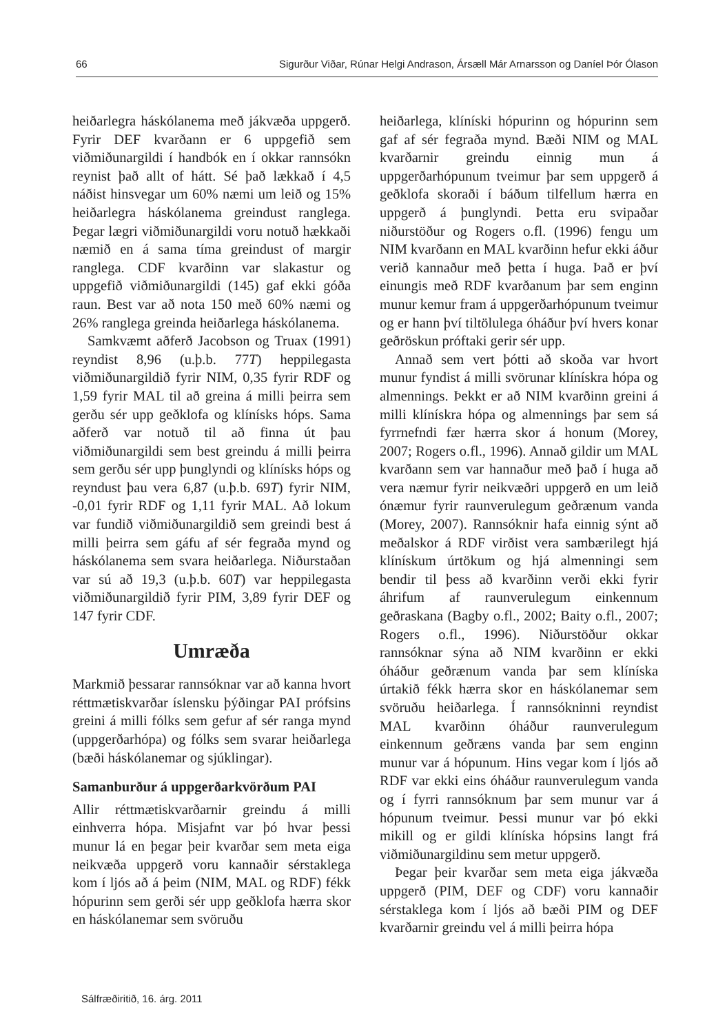66 Sigurður Viðar, Rúnar Helgi Andrason, Ársæll Már Arnarsson og Daníel Þór Ólason
heiðarlegra háskólanema með jákvæða uppgerð. Fyrir DEF kvarðann er 6 uppgefið sem viðmiðunargildi í handbók en í okkar rannsókn reynist það allt of hátt. Sé það lækkað í 4,5 náðist hinsvegar um 60% næmi um leið og 15% heiðarlegra háskólanema greindust ranglega. Þegar lægri viðmiðunargildi voru notuð hækkaði næmið en á sama tíma greindust of margir ranglega. CDF kvarðinn var slakastur og uppgefið viðmiðunargildi (145) gaf ekki góða raun. Best var að nota 150 með 60% næmi og 26% ranglega greinda heiðarlega háskólanema.
Samkvæmt aðferð Jacobson og Truax (1991) reyndist 8,96 (u.þ.b. 77T) heppilegasta viðmiðunargildið fyrir NIM, 0,35 fyrir RDF og 1,59 fyrir MAL til að greina á milli þeirra sem gerðu sér upp geðklofa og klínísks hóps. Sama aðferð var notuð til að finna út þau viðmiðunargildi sem best greindu á milli þeirra sem gerðu sér upp þunglyndi og klínísks hóps og reyndust þau vera 6,87 (u.þ.b. 69T) fyrir NIM, -0,01 fyrir RDF og 1,11 fyrir MAL. Að lokum var fundið viðmiðunargildið sem greindi best á milli þeirra sem gáfu af sér fegraða mynd og háskólanema sem svara heiðarlega. Niðurstaðan var sú að 19,3 (u.þ.b. 60T) var heppilegasta viðmiðunargildið fyrir PIM, 3,89 fyrir DEF og 147 fyrir CDF.
Umræða
Markmið þessarar rannsóknar var að kanna hvort réttmætiskvarðar íslensku þýðingar PAI prófsins greini á milli fólks sem gefur af sér ranga mynd (uppgerðarhópa) og fólks sem svarar heiðarlega (bæði háskólanemar og sjúklingar).
Samanburður á uppgerðarkvörðum PAI
Allir réttmætiskvarðarnir greindu á milli einhverra hópa. Misjafnt var þó hvar þessi munur lá en þegar þeir kvarðar sem meta eiga neikvæða uppgerð voru kannaðir sérstaklega kom í ljós að á þeim (NIM, MAL og RDF) fékk hópurinn sem gerði sér upp geðklofa hærra skor en háskólanemar sem svöruðu
heiðarlega, klíníski hópurinn og hópurinn sem gaf af sér fegraða mynd. Bæði NIM og MAL kvarðarnir greindu einnig mun á uppgerðarhópunum tveimur þar sem uppgerð á geðklofa skoraði í báðum tilfellum hærra en uppgerð á þunglyndi. Þetta eru svipaðar niðurstöður og Rogers o.fl. (1996) fengu um NIM kvarðann en MAL kvarðinn hefur ekki áður verið kannaður með þetta í huga. Það er því einungis með RDF kvarðanum þar sem enginn munur kemur fram á uppgerðar­hópunum tveimur og er hann því tiltölulega óháður því hvers konar geðröskun próftaki gerir sér upp.
Annað sem vert þótti að skoða var hvort munur fyndist á milli svörunar klínískra hópa og almennings. Þekkt er að NIM kvarðinn greini á milli klínískra hópa og almennings þar sem sá fyrrnefndi fær hærra skor á honum (Morey, 2007; Rogers o.fl., 1996). Annað gildir um MAL kvarðann sem var hannaður með það í huga að vera næmur fyrir neikvæðri uppgerð en um leið ónæmur fyrir raunverulegum geðrænum vanda (Morey, 2007). Rannsóknir hafa einnig sýnt að meðalskor á RDF virðist vera sambærilegt hjá klínískum úrtökum og hjá almenningi sem bendir til þess að kvarðinn verði ekki fyrir áhrifum af raunverulegum einkennum geðraskana (Bagby o.fl., 2002; Baity o.fl., 2007; Rogers o.fl., 1996). Niðurstöður okkar rannsóknar sýna að NIM kvarðinn er ekki óháður geðrænum vanda þar sem klíníska úrtakið fékk hærra skor en háskólanemar sem svöruðu heiðarlega. Í rannsókninni reyndist MAL kvarðinn óháður raunverulegum einkennum geðræns vanda þar sem enginn munur var á hópunum. Hins vegar kom í ljós að RDF var ekki eins óháður raunverulegum vanda og í fyrri rannsóknum þar sem munur var á hópunum tveimur. Þessi munur var þó ekki mikill og er gildi klíníska hópsins langt frá viðmiðunargildinu sem metur uppgerð.
Þegar þeir kvarðar sem meta eiga jákvæða uppgerð (PIM, DEF og CDF) voru kannaðir sérstaklega kom í ljós að bæði PIM og DEF kvarðarnir greindu vel á milli þeirra hópa
Sálfræðiritið, 16. árg. 2011